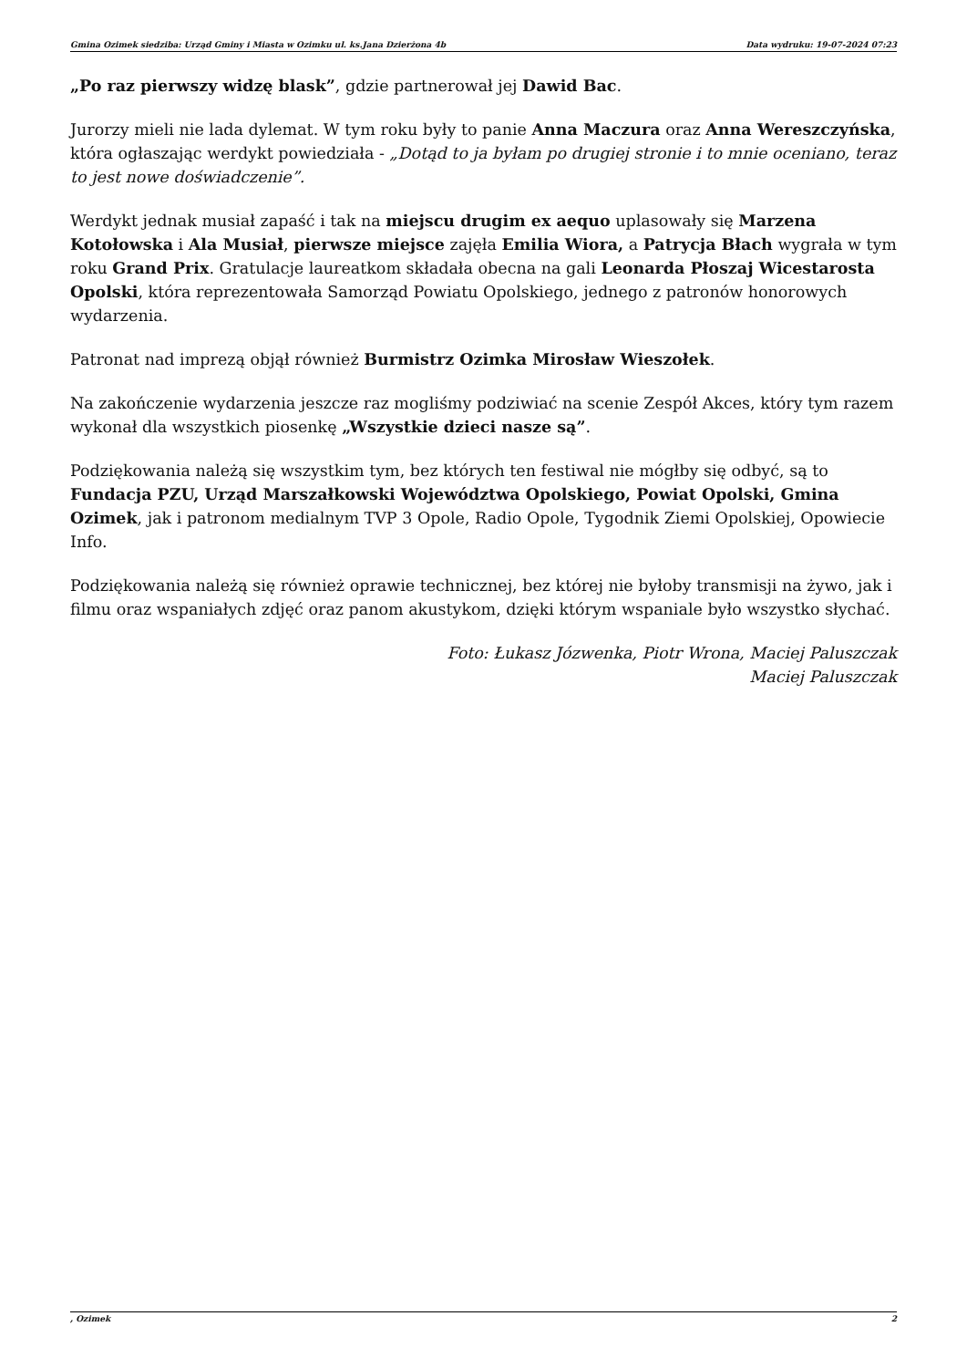Gmina Ozimek siedziba: Urząd Gminy i Miasta w Ozimku ul. ks.Jana Dzierżona 4b Data wydruku: 19-07-2024 07:23
„Po raz pierwszy widzę blask”, gdzie partnerował jej Dawid Bac.
Jurorzy mieli nie lada dylemat. W tym roku były to panie Anna Maczura oraz Anna Wereszczyńska, która ogłaszając werdykt powiedziała - „Dotąd to ja byłam po drugiej stronie i to mnie oceniano, teraz to jest nowe doświadczenie”.
Werdykt jednak musiał zapaść i tak na miejscu drugim ex aequo uplasowały się Marzena Kotołowska i Ala Musiał, pierwsze miejsce zajęła Emilia Wiora, a Patrycja Błach wygrała w tym roku Grand Prix. Gratulacje laureatkom składała obecna na gali Leonarda Płoszaj Wicestarosta Opolski, która reprezentowała Samorząd Powiatu Opolskiego, jednego z patronów honorowych wydarzenia.
Patronat nad imprezą objął również Burmistrz Ozimka Mirosław Wieszołek.
Na zakończenie wydarzenia jeszcze raz mogliśmy podziwiać na scenie Zespół Akces, który tym razem wykonał dla wszystkich piosenkę „Wszystkie dzieci nasze są”.
Podziękowania należą się wszystkim tym, bez których ten festiwal nie mógłby się odbyć, są to Fundacja PZU, Urząd Marszałkowski Województwa Opolskiego, Powiat Opolski, Gmina Ozimek, jak i patronom medialnym TVP 3 Opole, Radio Opole, Tygodnik Ziemi Opolskiej, Opowiecie Info.
Podziękowania należą się również oprawie technicznej, bez której nie byłoby transmisji na żywo, jak i filmu oraz wspaniałych zdjęć oraz panom akustykom, dzięki którym wspaniale było wszystko słychać.
Foto: Łukasz Józwenka, Piotr Wrona, Maciej Paluszczak
Maciej Paluszczak
, Ozimek 2